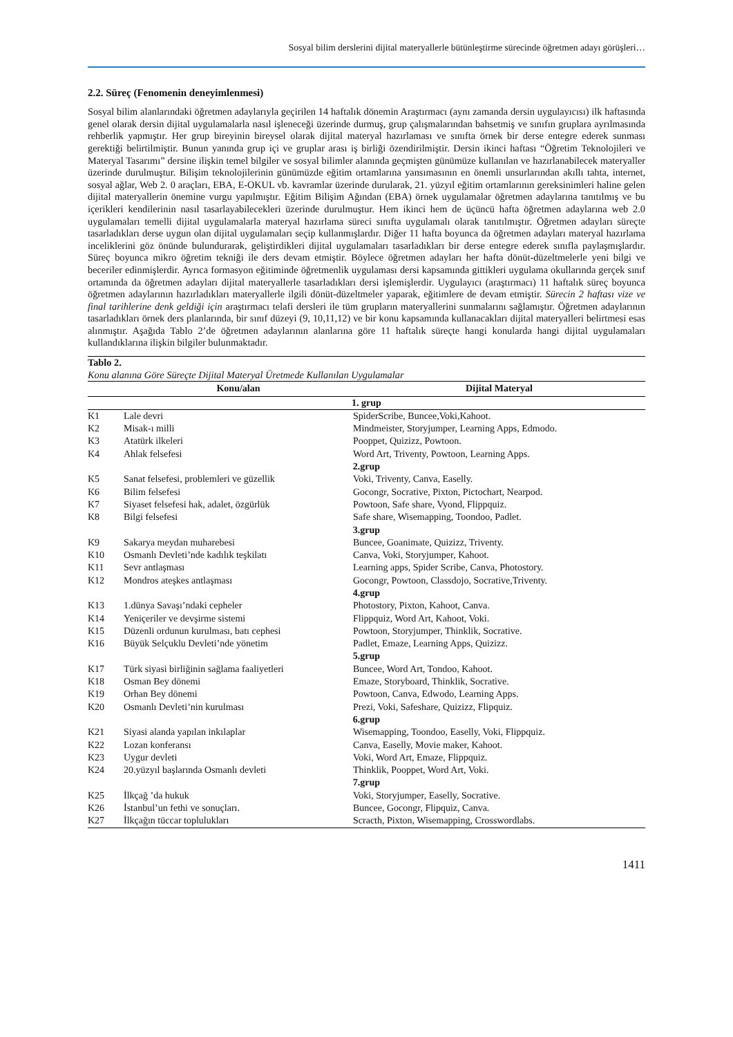Sosyal bilim derslerini dijital materyallerle bütünleştirme sürecinde öğretmen adayı görüşleri…
2.2. Süreç (Fenomenin deneyimlenmesi)
Sosyal bilim alanlarındaki öğretmen adaylarıyla geçirilen 14 haftalık dönemin Araştırmacı (aynı zamanda dersin uygulayıcısı) ilk haftasında genel olarak dersin dijital uygulamalarla nasıl işleneceği üzerinde durmuş, grup çalışmalarından bahsetmiş ve sınıfın gruplara ayrılmasında rehberlik yapmıştır. Her grup bireyinin bireysel olarak dijital materyal hazırlaması ve sınıfta örnek bir derse entegre ederek sunması gerektiği belirtilmiştir. Bunun yanında grup içi ve gruplar arası iş birliği özendirilmiştir. Dersin ikinci haftası “Öğretim Teknolojileri ve Materyal Tasarımı” dersine ilişkin temel bilgiler ve sosyal bilimler alanında geçmişten günümüze kullanılan ve hazırlanabilecek materyaller üzerinde durulmuştur. Bilişim teknolojilerinin günümüzde eğitim ortamlarına yansımasının en önemli unsurlarından akıllı tahta, internet, sosyal ağlar, Web 2. 0 araçları, EBA, E-OKUL vb. kavramlar üzerinde durularak, 21. yüzyıl eğitim ortamlarının gereksinimleri haline gelen dijital materyallerin önemine vurgu yapılmıştır. Eğitim Bilişim Ağından (EBA) örnek uygulamalar öğretmen adaylarına tanıtılmış ve bu içerikleri kendilerinin nasıl tasarlayabilecekleri üzerinde durulmuştur. Hem ikinci hem de üçüncü hafta öğretmen adaylarına web 2.0 uygulamaları temelli dijital uygulamalarla materyal hazırlama süreci sınıfta uygulamalı olarak tanıtılmıştır. Öğretmen adayları süreçte tasarladıkları derse uygun olan dijital uygulamaları seçip kullanmışlardır. Diğer 11 hafta boyunca da öğretmen adayları materyal hazırlama inceliklerini göz önünde bulundurarak, geliştirdikleri dijital uygulamaları tasarladıkları bir derse entegre ederek sınıfla paylaşmışlardır. Süreç boyunca mikro öğretim tekniği ile ders devam etmiştir. Böylece öğretmen adayları her hafta dönüt-düzeltmelerle yeni bilgi ve beceriler edinmişlerdir. Ayrıca formasyon eğitiminde öğretmenlik uygulaması dersi kapsamında gittikleri uygulama okullarında gerçek sınıf ortamında da öğretmen adayları dijital materyallerle tasarladıkları dersi işlemişlerdir. Uygulayıcı (araştırmacı) 11 haftalık süreç boyunca öğretmen adaylarının hazırladıkları materyallerle ilgili dönüt-düzeltmeler yaparak, eğitimlere de devam etmiştir. Sürecin 2 haftası vize ve final tarihlerine denk geldiği için araştırmacı telafi dersleri ile tüm grupların materyallerini sunmalarını sağlamıştır. Öğretmen adaylarının tasarladıkları örnek ders planlarında, bir sınıf düzeyi (9, 10,11,12) ve bir konu kapsamında kullanacakları dijital materyalleri belirtmesi esas alınmıştır. Aşağıda Tablo 2’de öğretmen adaylarının alanlarına göre 11 haftalık süreçte hangi konularda hangi dijital uygulamaları kullandıklarına ilişkin bilgiler bulunmaktadır.
Tablo 2.
Konu alanına Göre Süreçte Dijital Materyal Üretmede Kullanılan Uygulamalar
| | Konu/alan | Dijital Materyal |
| --- | --- | --- |
| 1. grup | | |
| K1 | Lale devri | SpiderScribe, Buncee,Voki,Kahoot. |
| K2 | Misak-ı milli | Mindmeister, Storyjumper, Learning Apps, Edmodo. |
| K3 | Atatürk ilkeleri | Pooppet, Quizizz, Powtoon. |
| K4 | Ahlak felsefesi | Word Art, Triventy, Powtoon, Learning Apps. |
| 2.grup | | |
| K5 | Sanat felsefesi, problemleri ve güzellik | Voki, Triventy, Canva, Easelly. |
| K6 | Bilim felsefesi | Gocongr, Socrative, Pixton, Pictochart, Nearpod. |
| K7 | Siyaset felsefesi hak, adalet, özgürlük | Powtoon, Safe share, Vyond, Flippquiz. |
| K8 | Bilgi felsefesi | Safe share, Wisemapping, Toondoo, Padlet. |
| 3.grup | | |
| K9 | Sakarya meydan muharebesi | Buncee, Goanimate, Quizizz, Triventy. |
| K10 | Osmanlı Devleti’nde kadılık teşkilatı | Canva, Voki, Storyjumper, Kahoot. |
| K11 | Sevr antlaşması | Learning apps, Spider Scribe, Canva, Photostory. |
| K12 | Mondros ateşkes antlaşması | Gocongr, Powtoon, Classdojo, Socrative,Triventy. |
| 4.grup | | |
| K13 | 1.dünya Savaşı’ndaki cepheler | Photostory, Pixton, Kahoot, Canva. |
| K14 | Yeniçeriler ve devşirme sistemi | Flippquiz, Word Art, Kahoot, Voki. |
| K15 | Düzenli ordunun kurulması, batı cephesi | Powtoon, Storyjumper, Thinklik, Socrative. |
| K16 | Büyük Selçuklu Devleti’nde yönetim | Padlet, Emaze, Learning Apps, Quizizz. |
| 5.grup | | |
| K17 | Türk siyasi birliğinin sağlama faaliyetleri | Buncee, Word Art, Tondoo, Kahoot. |
| K18 | Osman Bey dönemi | Emaze, Storyboard, Thinklik, Socrative. |
| K19 | Orhan Bey dönemi | Powtoon, Canva, Edwodo, Learning Apps. |
| K20 | Osmanlı Devleti’nin kurulması | Prezi, Voki, Safeshare, Quizizz, Flipquiz. |
| 6.grup | | |
| K21 | Siyasi alanda yapılan inkılaplar | Wisemapping, Toondoo, Easelly, Voki, Flippquiz. |
| K22 | Lozan konferansı | Canva, Easelly, Movie maker, Kahoot. |
| K23 | Uygur devleti | Voki, Word Art, Emaze, Flippquiz. |
| K24 | 20.yüzyıl başlarında Osmanlı devleti | Thinklik, Pooppet, Word Art, Voki. |
| 7.grup | | |
| K25 | İlkçağ ’da hukuk | Voki, Storyjumper, Easelly, Socrative. |
| K26 | İstanbul’un fethi ve sonuçları. | Buncee, Gocongr, Flipquiz, Canva. |
| K27 | İlkçağın tüccar toplulukları | Scracth, Pixton, Wisemapping, Crosswordlabs. |
1411